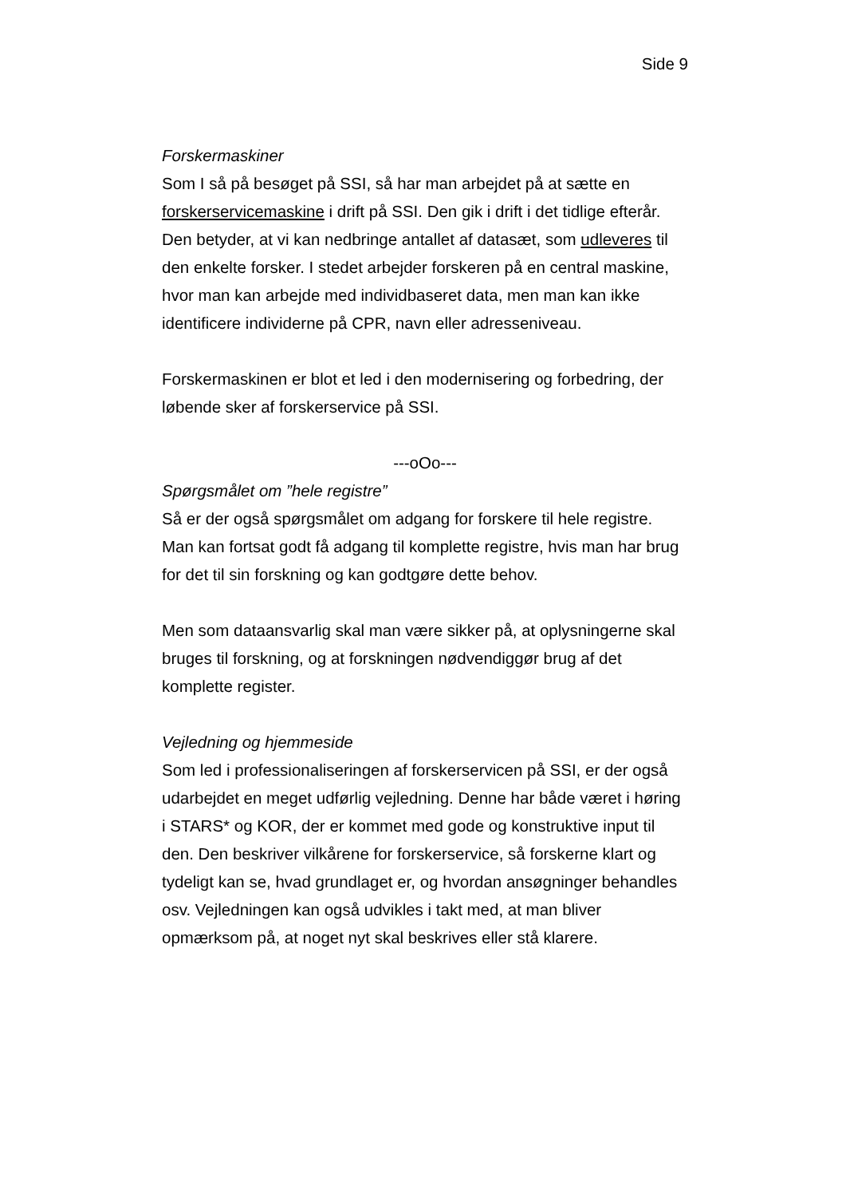Side 9
Forskermaskiner
Som I så på besøget på SSI, så har man arbejdet på at sætte en forskerservicemaskine i drift på SSI. Den gik i drift i det tidlige efterår. Den betyder, at vi kan nedbringe antallet af datasæt, som udleveres til den enkelte forsker. I stedet arbejder forskeren på en central maskine, hvor man kan arbejde med individbaseret data, men man kan ikke identificere individerne på CPR, navn eller adresseniveau.
Forskermaskinen er blot et led i den modernisering og forbedring, der løbende sker af forskerservice på SSI.
---oOo---
Spørgsmålet om ”hele registre”
Så er der også spørgsmålet om adgang for forskere til hele registre. Man kan fortsat godt få adgang til komplette registre, hvis man har brug for det til sin forskning og kan godtgøre dette behov.
Men som dataansvarlig skal man være sikker på, at oplysningerne skal bruges til forskning, og at forskningen nødvendiggør brug af det komplette register.
Vejledning og hjemmeside
Som led i professionaliseringen af forskerservicen på SSI, er der også udarbejdet en meget udførlig vejledning. Denne har både været i høring i STARS* og KOR, der er kommet med gode og konstruktive input til den. Den beskriver vilkårene for forskerservice, så forskerne klart og tydeligt kan se, hvad grundlaget er, og hvordan ansøgninger behandles osv. Vejledningen kan også udvikles i takt med, at man bliver opmærksom på, at noget nyt skal beskrives eller stå klarere.